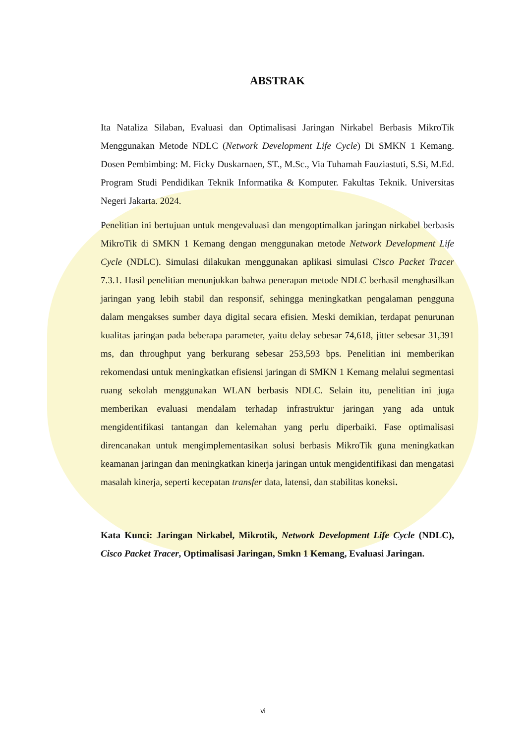ABSTRAK
Ita Nataliza Silaban, Evaluasi dan Optimalisasi Jaringan Nirkabel Berbasis MikroTik Menggunakan Metode NDLC (Network Development Life Cycle) Di SMKN 1 Kemang. Dosen Pembimbing: M. Ficky Duskarnaen, ST., M.Sc., Via Tuhamah Fauziastuti, S.Si, M.Ed. Program Studi Pendidikan Teknik Informatika & Komputer. Fakultas Teknik. Universitas Negeri Jakarta. 2024.
Penelitian ini bertujuan untuk mengevaluasi dan mengoptimalkan jaringan nirkabel berbasis MikroTik di SMKN 1 Kemang dengan menggunakan metode Network Development Life Cycle (NDLC). Simulasi dilakukan menggunakan aplikasi simulasi Cisco Packet Tracer 7.3.1. Hasil penelitian menunjukkan bahwa penerapan metode NDLC berhasil menghasilkan jaringan yang lebih stabil dan responsif, sehingga meningkatkan pengalaman pengguna dalam mengakses sumber daya digital secara efisien. Meski demikian, terdapat penurunan kualitas jaringan pada beberapa parameter, yaitu delay sebesar 74,618, jitter sebesar 31,391 ms, dan throughput yang berkurang sebesar 253,593 bps. Penelitian ini memberikan rekomendasi untuk meningkatkan efisiensi jaringan di SMKN 1 Kemang melalui segmentasi ruang sekolah menggunakan WLAN berbasis NDLC. Selain itu, penelitian ini juga memberikan evaluasi mendalam terhadap infrastruktur jaringan yang ada untuk mengidentifikasi tantangan dan kelemahan yang perlu diperbaiki. Fase optimalisasi direncanakan untuk mengimplementasikan solusi berbasis MikroTik guna meningkatkan keamanan jaringan dan meningkatkan kinerja jaringan untuk mengidentifikasi dan mengatasi masalah kinerja, seperti kecepatan transfer data, latensi, dan stabilitas koneksi.
Kata Kunci: Jaringan Nirkabel, Mikrotik, Network Development Life Cycle (NDLC), Cisco Packet Tracer, Optimalisasi Jaringan, Smkn 1 Kemang, Evaluasi Jaringan.
vi